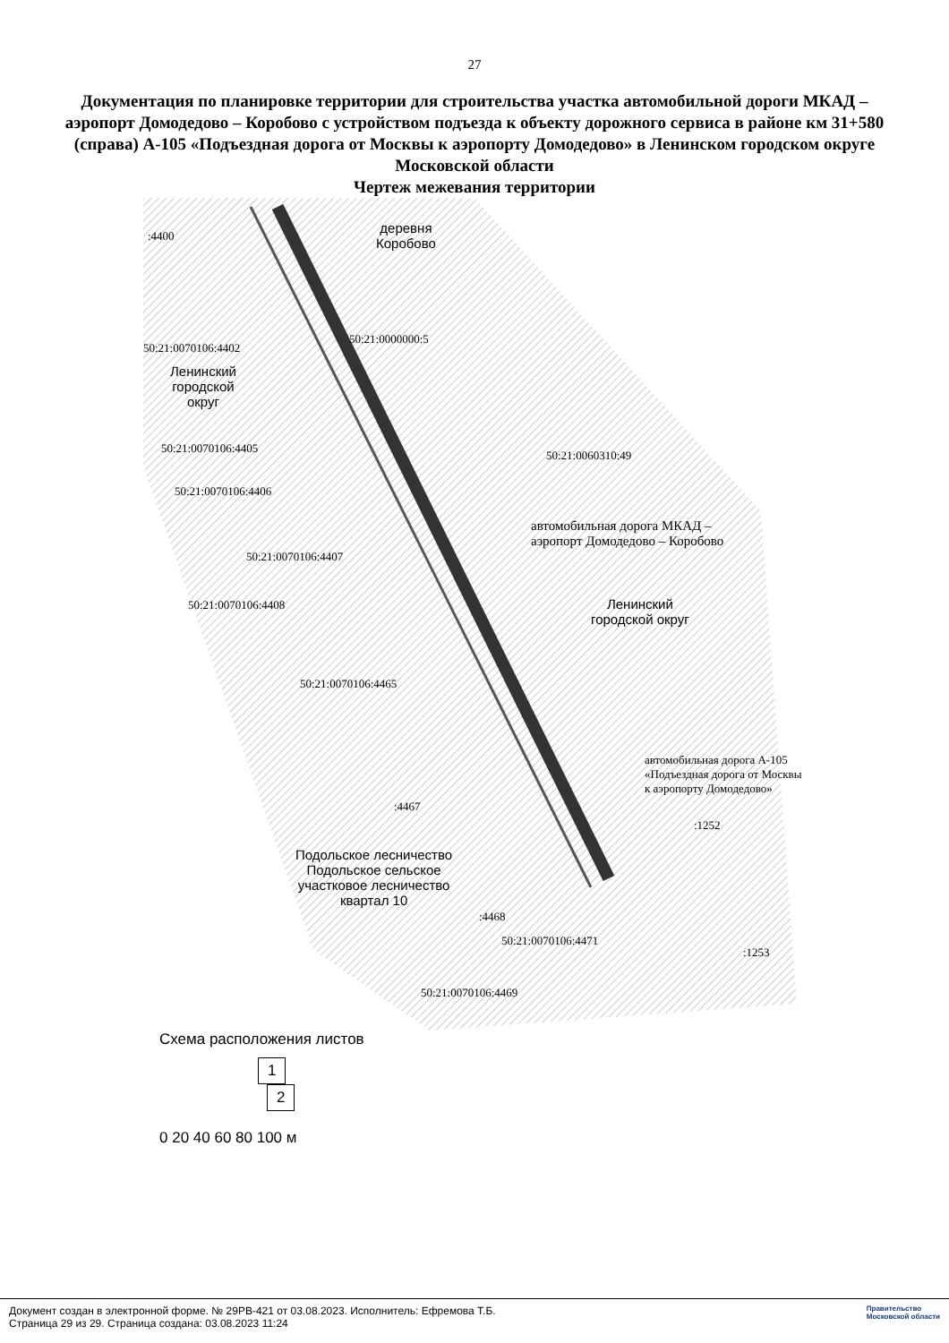27
Документация по планировке территории для строительства участка автомобильной дороги МКАД – аэропорт Домодедово – Коробово с устройством подъезда к объекту дорожного сервиса в районе км 31+580 (справа) А-105 «Подъездная дорога от Москвы к аэропорту Домодедово» в Ленинском городском округе Московской области
Чертеж межевания территории
деревня
Коробово
:4400
50:21:0070106:4402
50:21:0000000:5
Ленинский
городской
округ
50:21:0070106:4405
50:21:0060310:49
50:21:0070106:4406
автомобильная дорога МКАД –
аэропорт Домодедово – Коробово
50:21:0070106:4407
50:21:0070106:4408
Ленинский
городской округ
50:21:0070106:4465
:4467
:1252
Подольское лесничество
Подольское сельское
участковое лесничество
квартал 10
:4468
50:21:0070106:4471
:1253
50:21:0070106:4469
автомобильная дорога А-105 «Подъездная дорога от Москвы к аэропорту Домодедово»
Схема расположения листов
1
2
0 20 40 60 80 100 м
Документ создан в электронной форме. № 29РВ-421 от 03.08.2023. Исполнитель: Ефремова Т.Б.
Страница 29 из 29. Страница создана: 03.08.2023 11:24
Правительство
Московской области